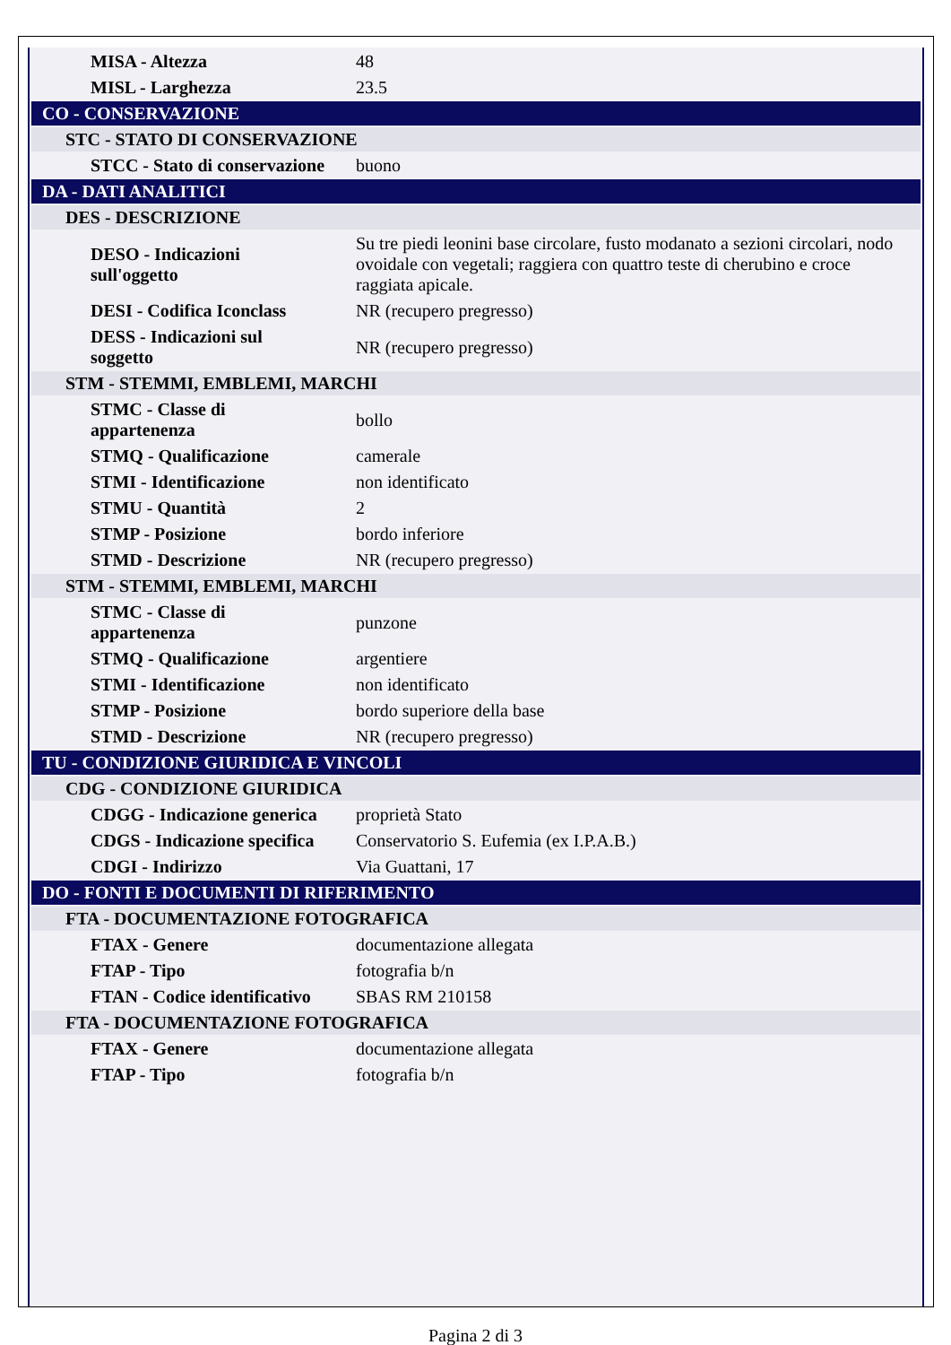| MISA - Altezza | 48 |
| MISL - Larghezza | 23.5 |
| CO - CONSERVAZIONE | |
| STC - STATO DI CONSERVAZIONE | |
| STCC - Stato di conservazione | buono |
| DA - DATI ANALITICI | |
| DES - DESCRIZIONE | |
| DESO - Indicazioni sull'oggetto | Su tre piedi leonini base circolare, fusto modanato a sezioni circolari, nodo ovoidale con vegetali; raggiera con quattro teste di cherubino e croce raggiata apicale. |
| DESI - Codifica Iconclass | NR (recupero pregresso) |
| DESS - Indicazioni sul soggetto | NR (recupero pregresso) |
| STM - STEMMI, EMBLEMI, MARCHI | |
| STMC - Classe di appartenenza | bollo |
| STMQ - Qualificazione | camerale |
| STMI - Identificazione | non identificato |
| STMU - Quantità | 2 |
| STMP - Posizione | bordo inferiore |
| STMD - Descrizione | NR (recupero pregresso) |
| STM - STEMMI, EMBLEMI, MARCHI | |
| STMC - Classe di appartenenza | punzone |
| STMQ - Qualificazione | argentiere |
| STMI - Identificazione | non identificato |
| STMP - Posizione | bordo superiore della base |
| STMD - Descrizione | NR (recupero pregresso) |
| TU - CONDIZIONE GIURIDICA E VINCOLI | |
| CDG - CONDIZIONE GIURIDICA | |
| CDGG - Indicazione generica | proprietà Stato |
| CDGS - Indicazione specifica | Conservatorio S. Eufemia (ex I.P.A.B.) |
| CDGI - Indirizzo | Via Guattani, 17 |
| DO - FONTI E DOCUMENTI DI RIFERIMENTO | |
| FTA - DOCUMENTAZIONE FOTOGRAFICA | |
| FTAX - Genere | documentazione allegata |
| FTAP - Tipo | fotografia b/n |
| FTAN - Codice identificativo | SBAS RM 210158 |
| FTA - DOCUMENTAZIONE FOTOGRAFICA | |
| FTAX - Genere | documentazione allegata |
| FTAP - Tipo | fotografia b/n |
Pagina 2 di 3